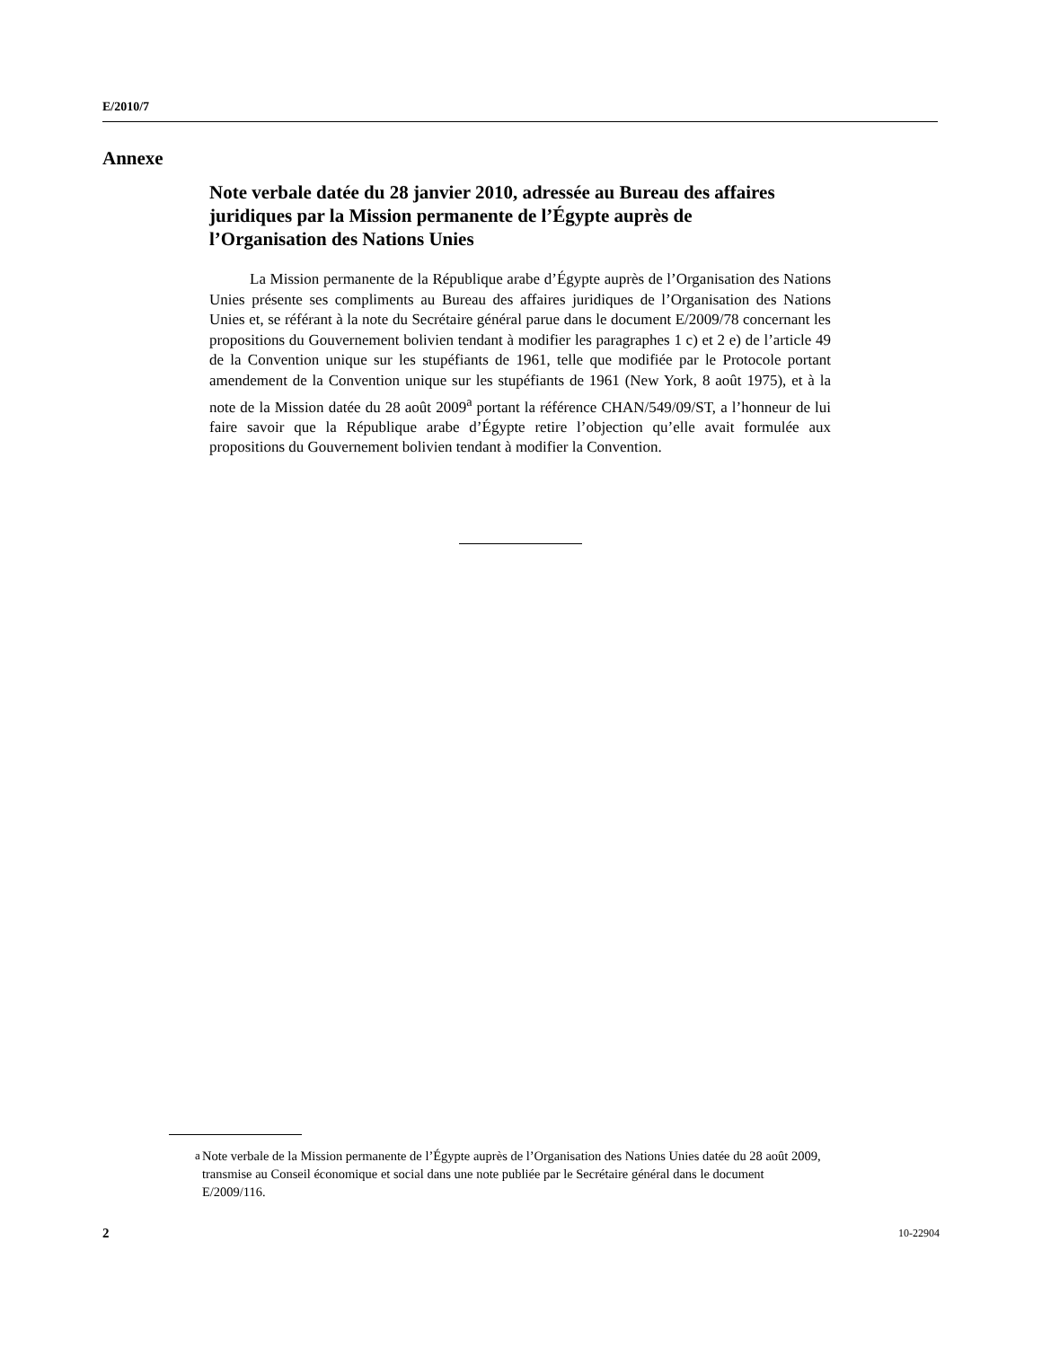E/2010/7
Annexe
Note verbale datée du 28 janvier 2010, adressée au Bureau des affaires juridiques par la Mission permanente de l’Égypte auprès de l’Organisation des Nations Unies
La Mission permanente de la République arabe d’Égypte auprès de l’Organisation des Nations Unies présente ses compliments au Bureau des affaires juridiques de l’Organisation des Nations Unies et, se référant à la note du Secrétaire général parue dans le document E/2009/78 concernant les propositions du Gouvernement bolivien tendant à modifier les paragraphes 1 c) et 2 e) de l’article 49 de la Convention unique sur les stupéfiants de 1961, telle que modifiée par le Protocole portant amendement de la Convention unique sur les stupéfiants de 1961 (New York, 8 août 1975), et à la note de la Mission datée du 28 août 2009<sup>a</sup> portant la référence CHAN/549/09/ST, a l’honneur de lui faire savoir que la République arabe d’Égypte retire l’objection qu’elle avait formulée aux propositions du Gouvernement bolivien tendant à modifier la Convention.
<sup>a</sup> Note verbale de la Mission permanente de l’Égypte auprès de l’Organisation des Nations Unies datée du 28 août 2009, transmise au Conseil économique et social dans une note publiée par le Secrétaire général dans le document E/2009/116.
2 10-22904